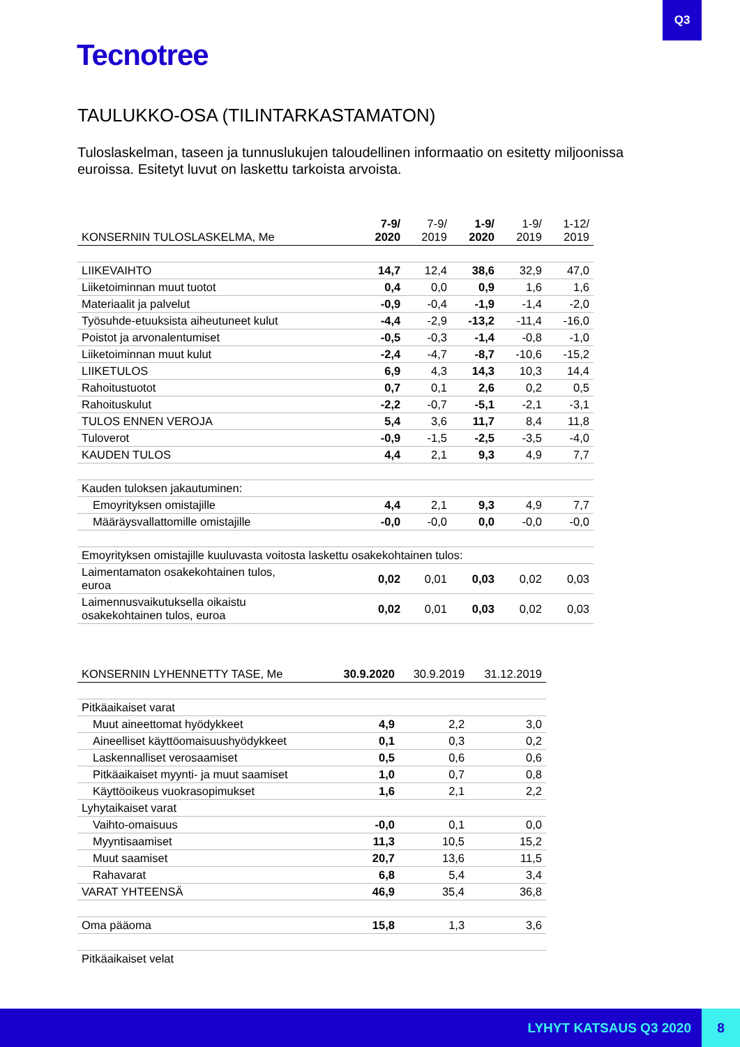Q3
Tecnotree
TAULUKKO-OSA (TILINTARKASTAMATON)
Tuloslaskelman, taseen ja tunnuslukujen taloudellinen informaatio on esitetty miljoonissa euroissa. Esitetyt luvut on laskettu tarkoista arvoista.
| KONSERNIN TULOSLASKELMA, Me | 7-9/ 2020 | 7-9/ 2019 | 1-9/ 2020 | 1-9/ 2019 | 1-12/ 2019 |
| --- | --- | --- | --- | --- | --- |
| LIIKEVAIHTO | 14,7 | 12,4 | 38,6 | 32,9 | 47,0 |
| Liiketoiminnan muut tuotot | 0,4 | 0,0 | 0,9 | 1,6 | 1,6 |
| Materiaalit ja palvelut | -0,9 | -0,4 | -1,9 | -1,4 | -2,0 |
| Työsuhde-etuuksista aiheutuneet kulut | -4,4 | -2,9 | -13,2 | -11,4 | -16,0 |
| Poistot ja arvonalentumiset | -0,5 | -0,3 | -1,4 | -0,8 | -1,0 |
| Liiketoiminnan muut kulut | -2,4 | -4,7 | -8,7 | -10,6 | -15,2 |
| LIIKETULOS | 6,9 | 4,3 | 14,3 | 10,3 | 14,4 |
| Rahoitustuotot | 0,7 | 0,1 | 2,6 | 0,2 | 0,5 |
| Rahoituskulut | -2,2 | -0,7 | -5,1 | -2,1 | -3,1 |
| TULOS ENNEN VEROJA | 5,4 | 3,6 | 11,7 | 8,4 | 11,8 |
| Tuloverot | -0,9 | -1,5 | -2,5 | -3,5 | -4,0 |
| KAUDEN TULOS | 4,4 | 2,1 | 9,3 | 4,9 | 7,7 |
| Kauden tuloksen jakautuminen: | | | | | |
| Emoyrityksen omistajille | 4,4 | 2,1 | 9,3 | 4,9 | 7,7 |
| Määräysvallattomille omistajille | -0,0 | -0,0 | 0,0 | -0,0 | -0,0 |
| Emoyrityksen omistajille kuuluvasta voitosta laskettu osakekohtainen tulos: | | | | | |
| Laimentamaton osakekohtainen tulos, euroa | 0,02 | 0,01 | 0,03 | 0,02 | 0,03 |
| Laimennusvaikutuksella oikaistu osakekohtainen tulos, euroa | 0,02 | 0,01 | 0,03 | 0,02 | 0,03 |
| KONSERNIN LYHENNETTY TASE, Me | 30.9.2020 | 30.9.2019 | 31.12.2019 |
| --- | --- | --- | --- |
| Pitkäaikaiset varat | | | |
| Muut aineettomat hyödykkeet | 4,9 | 2,2 | 3,0 |
| Aineelliset käyttöomaisuushyödykkeet | 0,1 | 0,3 | 0,2 |
| Laskennalliset verosaamiset | 0,5 | 0,6 | 0,6 |
| Pitkäaikaiset myynti- ja muut saamiset | 1,0 | 0,7 | 0,8 |
| Käyttöoikeus vuokrasopimukset | 1,6 | 2,1 | 2,2 |
| Lyhytaikaiset varat | | | |
| Vaihto-omaisuus | -0,0 | 0,1 | 0,0 |
| Myyntisaamiset | 11,3 | 10,5 | 15,2 |
| Muut saamiset | 20,7 | 13,6 | 11,5 |
| Rahavarat | 6,8 | 5,4 | 3,4 |
| VARAT YHTEENSÄ | 46,9 | 35,4 | 36,8 |
| Oma pääoma | 15,8 | 1,3 | 3,6 |
| Pitkäaikaiset velat | | | |
LYHYT KATSAUS Q3 2020 8